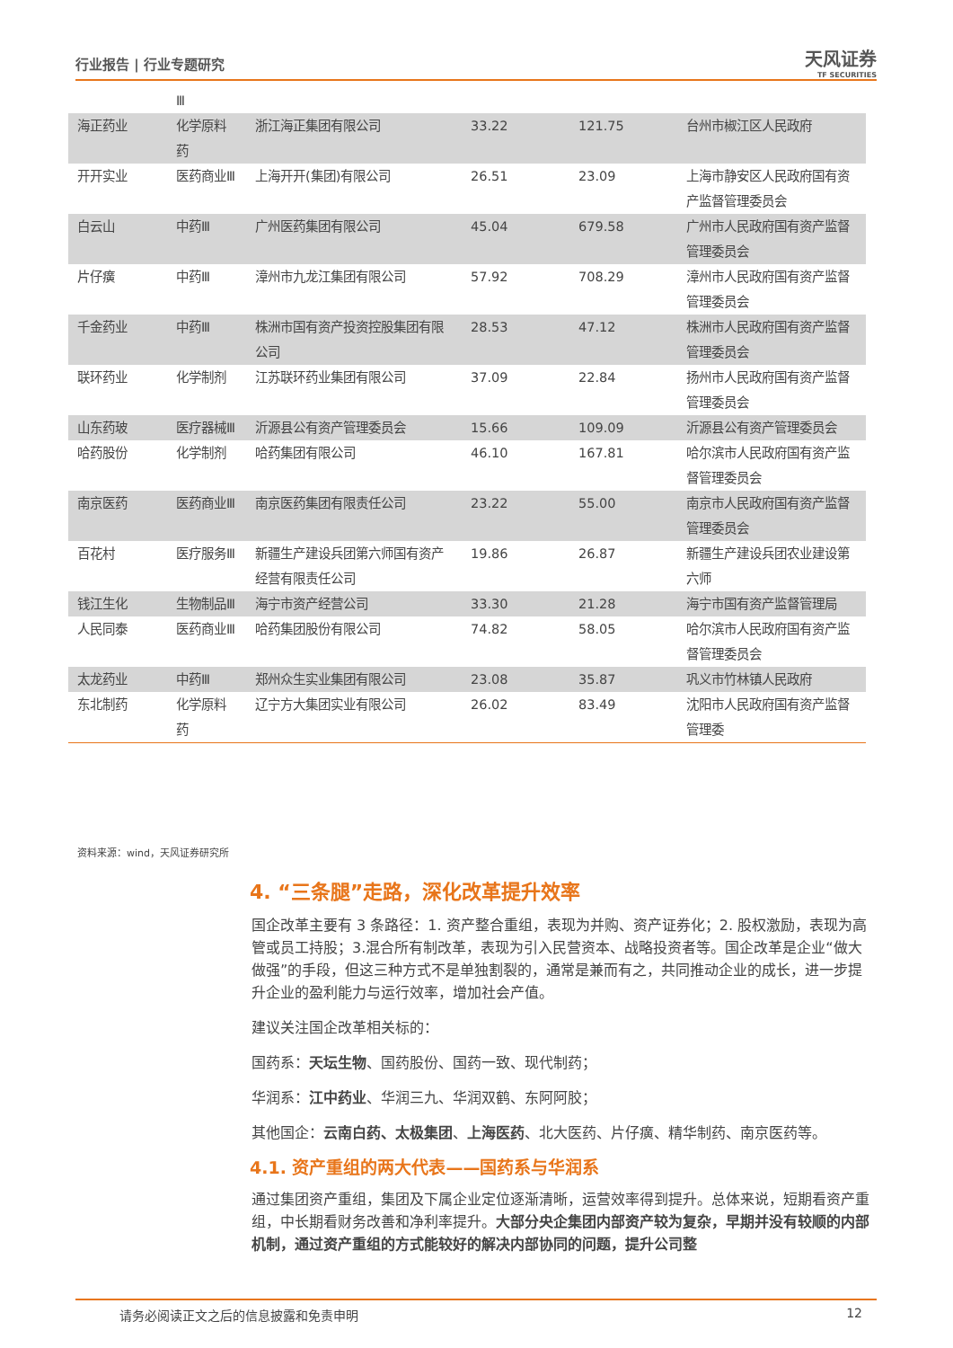行业报告 | 行业专题研究 天风证券
TF SECURITIES
| | Ⅲ | | | | |
| 海正药业 | 化学原料药 | 浙江海正集团有限公司 | 33.22 | 121.75 | 台州市椒江区人民政府 |
| 开开实业 | 医药商业Ⅲ | 上海开开(集团)有限公司 | 26.51 | 23.09 | 上海市静安区人民政府国有资产监督管理委员会 |
| 白云山 | 中药Ⅲ | 广州医药集团有限公司 | 45.04 | 679.58 | 广州市人民政府国有资产监督管理委员会 |
| 片仔癀 | 中药Ⅲ | 漳州市九龙江集团有限公司 | 57.92 | 708.29 | 漳州市人民政府国有资产监督管理委员会 |
| 千金药业 | 中药Ⅲ | 株洲市国有资产投资控股集团有限公司 | 28.53 | 47.12 | 株洲市人民政府国有资产监督管理委员会 |
| 联环药业 | 化学制剂 | 江苏联环药业集团有限公司 | 37.09 | 22.84 | 扬州市人民政府国有资产监督管理委员会 |
| 山东药玻 | 医疗器械Ⅲ | 沂源县公有资产管理委员会 | 15.66 | 109.09 | 沂源县公有资产管理委员会 |
| 哈药股份 | 化学制剂 | 哈药集团有限公司 | 46.10 | 167.81 | 哈尔滨市人民政府国有资产监督管理委员会 |
| 南京医药 | 医药商业Ⅲ | 南京医药集团有限责任公司 | 23.22 | 55.00 | 南京市人民政府国有资产监督管理委员会 |
| 百花村 | 医疗服务Ⅲ | 新疆生产建设兵团第六师国有资产经营有限责任公司 | 19.86 | 26.87 | 新疆生产建设兵团农业建设第六师 |
| 钱江生化 | 生物制品Ⅲ | 海宁市资产经营公司 | 33.30 | 21.28 | 海宁市国有资产监督管理局 |
| 人民同泰 | 医药商业Ⅲ | 哈药集团股份有限公司 | 74.82 | 58.05 | 哈尔滨市人民政府国有资产监督管理委员会 |
| 太龙药业 | 中药Ⅲ | 郑州众生实业集团有限公司 | 23.08 | 35.87 | 巩义市竹林镇人民政府 |
| 东北制药 | 化学原料药 | 辽宁方大集团实业有限公司 | 26.02 | 83.49 | 沈阳市人民政府国有资产监督管理委 |
资料来源：wind，天风证券研究所
4. “三条腿”走路，深化改革提升效率
国企改革主要有 3 条路径：1. 资产整合重组，表现为并购、资产证券化；2. 股权激励，表现为高管或员工持股；3.混合所有制改革，表现为引入民营资本、战略投资者等。国企改革是企业“做大做强”的手段，但这三种方式不是单独割裂的，通常是兼而有之，共同推动企业的成长，进一步提升企业的盈利能力与运行效率，增加社会产值。
建议关注国企改革相关标的：
国药系：天坛生物、国药股份、国药一致、现代制药；
华润系：江中药业、华润三九、华润双鹤、东阿阿胶；
其他国企：云南白药、太极集团、上海医药、北大医药、片仔癀、精华制药、南京医药等。
4.1. 资产重组的两大代表——国药系与华润系
通过集团资产重组，集团及下属企业定位逐渐清晰，运营效率得到提升。总体来说，短期看资产重组，中长期看财务改善和净利率提升。大部分央企集团内部资产较为复杂，早期并没有较顺的内部机制，通过资产重组的方式能较好的解决内部协同的问题，提升公司整
请务必阅读正文之后的信息披露和免责申明 12